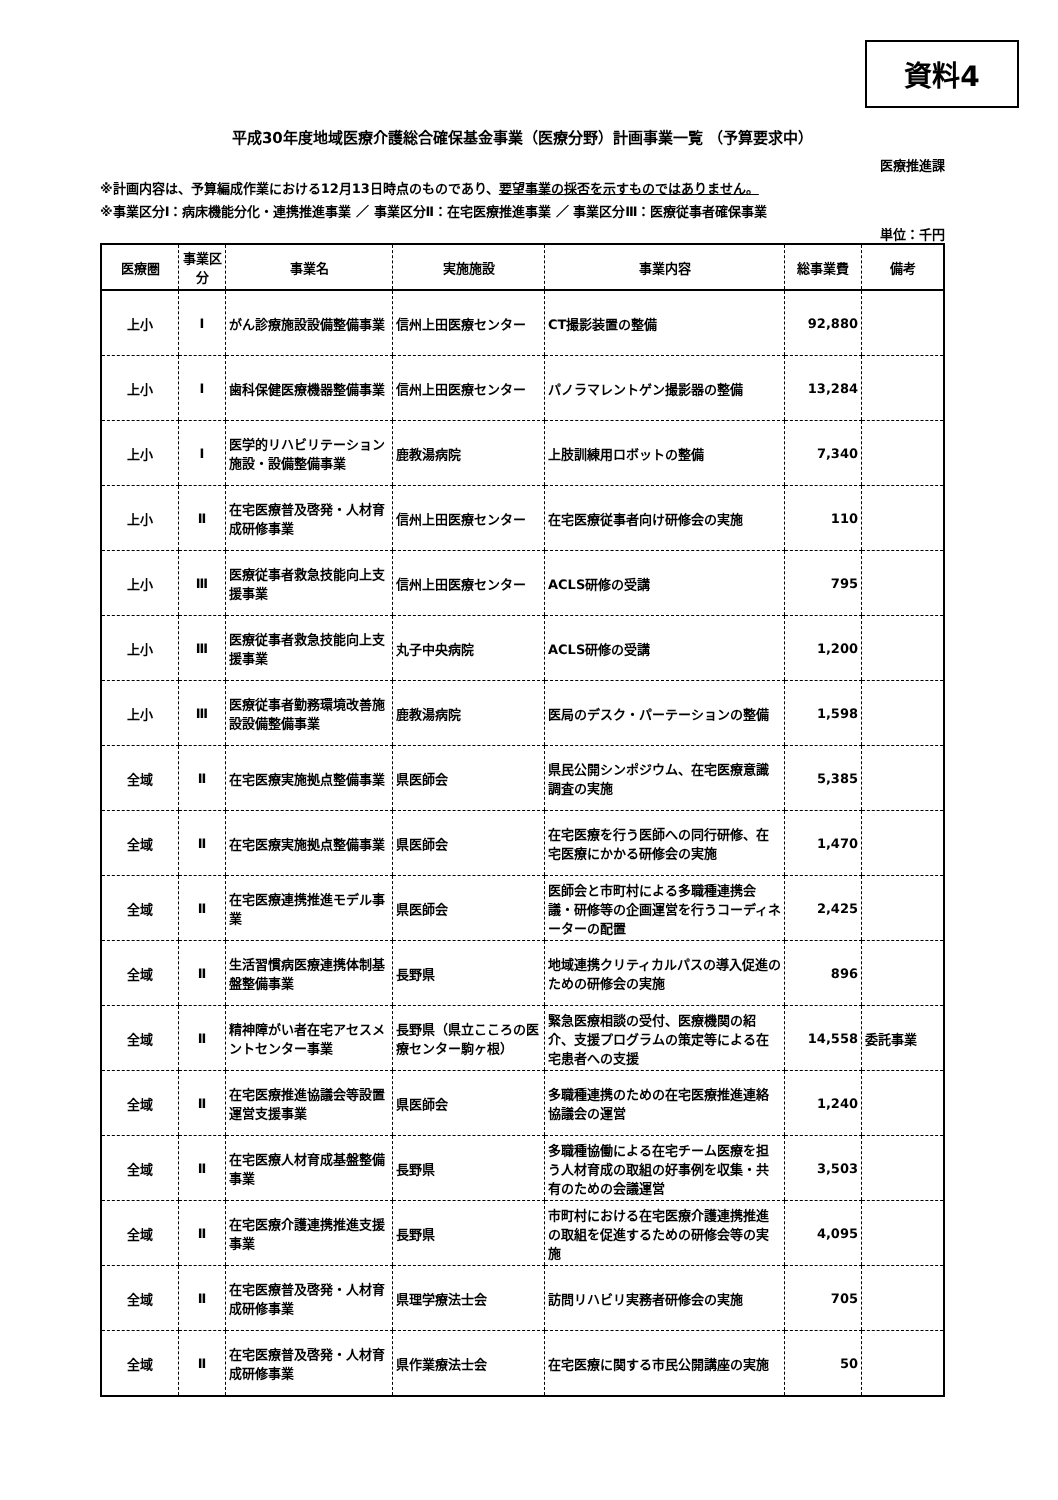資料4
平成30年度地域医療介護総合確保基金事業（医療分野）計画事業一覧 （予算要求中）
医療推進課
※計画内容は、予算編成作業における12月13日時点のものであり、要望事業の採否を示すものではありません。
※事業区分Ⅰ：病床機能分化・連携推進事業 ／ 事業区分Ⅱ：在宅医療推進事業 ／ 事業区分Ⅲ：医療従事者確保事業
単位：千円
| 医療圏 | 事業区分 | 事業名 | 実施施設 | 事業内容 | 総事業費 | 備考 |
| --- | --- | --- | --- | --- | --- | --- |
| 上小 | Ⅰ | がん診療施設設備整備事業 | 信州上田医療センター | CT撮影装置の整備 | 92,880 | |
| 上小 | Ⅰ | 歯科保健医療機器整備事業 | 信州上田医療センター | パノラマレントゲン撮影器の整備 | 13,284 | |
| 上小 | Ⅰ | 医学的リハビリテーション施設・設備整備事業 | 鹿教湯病院 | 上肢訓練用ロボットの整備 | 7,340 | |
| 上小 | Ⅱ | 在宅医療普及啓発・人材育成研修事業 | 信州上田医療センター | 在宅医療従事者向け研修会の実施 | 110 | |
| 上小 | Ⅲ | 医療従事者救急技能向上支援事業 | 信州上田医療センター | ACLS研修の受講 | 795 | |
| 上小 | Ⅲ | 医療従事者救急技能向上支援事業 | 丸子中央病院 | ACLS研修の受講 | 1,200 | |
| 上小 | Ⅲ | 医療従事者勤務環境改善施設設備整備事業 | 鹿教湯病院 | 医局のデスク・パーテーションの整備 | 1,598 | |
| 全域 | Ⅱ | 在宅医療実施拠点整備事業 | 県医師会 | 県民公開シンポジウム、在宅医療意識調査の実施 | 5,385 | |
| 全域 | Ⅱ | 在宅医療実施拠点整備事業 | 県医師会 | 在宅医療を行う医師への同行研修、在宅医療にかかる研修会の実施 | 1,470 | |
| 全域 | Ⅱ | 在宅医療連携推進モデル事業 | 県医師会 | 医師会と市町村による多職種連携会議・研修等の企画運営を行うコーディネーターの配置 | 2,425 | |
| 全域 | Ⅱ | 生活習慣病医療連携体制基盤整備事業 | 長野県 | 地域連携クリティカルパスの導入促進のための研修会の実施 | 896 | |
| 全域 | Ⅱ | 精神障がい者在宅アセスメントセンター事業 | 長野県（県立こころの医療センター駒ヶ根） | 緊急医療相談の受付、医療機関の紹介、支援プログラムの策定等による在宅患者への支援 | 14,558 | 委託事業 |
| 全域 | Ⅱ | 在宅医療推進協議会等設置運営支援事業 | 県医師会 | 多職種連携のための在宅医療推進連絡協議会の運営 | 1,240 | |
| 全域 | Ⅱ | 在宅医療人材育成基盤整備事業 | 長野県 | 多職種協働による在宅チーム医療を担う人材育成の取組の好事例を収集・共有のための会議運営 | 3,503 | |
| 全域 | Ⅱ | 在宅医療介護連携推進支援事業 | 長野県 | 市町村における在宅医療介護連携推進の取組を促進するための研修会等の実施 | 4,095 | |
| 全域 | Ⅱ | 在宅医療普及啓発・人材育成研修事業 | 県理学療法士会 | 訪問リハビリ実務者研修会の実施 | 705 | |
| 全域 | Ⅱ | 在宅医療普及啓発・人材育成研修事業 | 県作業療法士会 | 在宅医療に関する市民公開講座の実施 | 50 | |